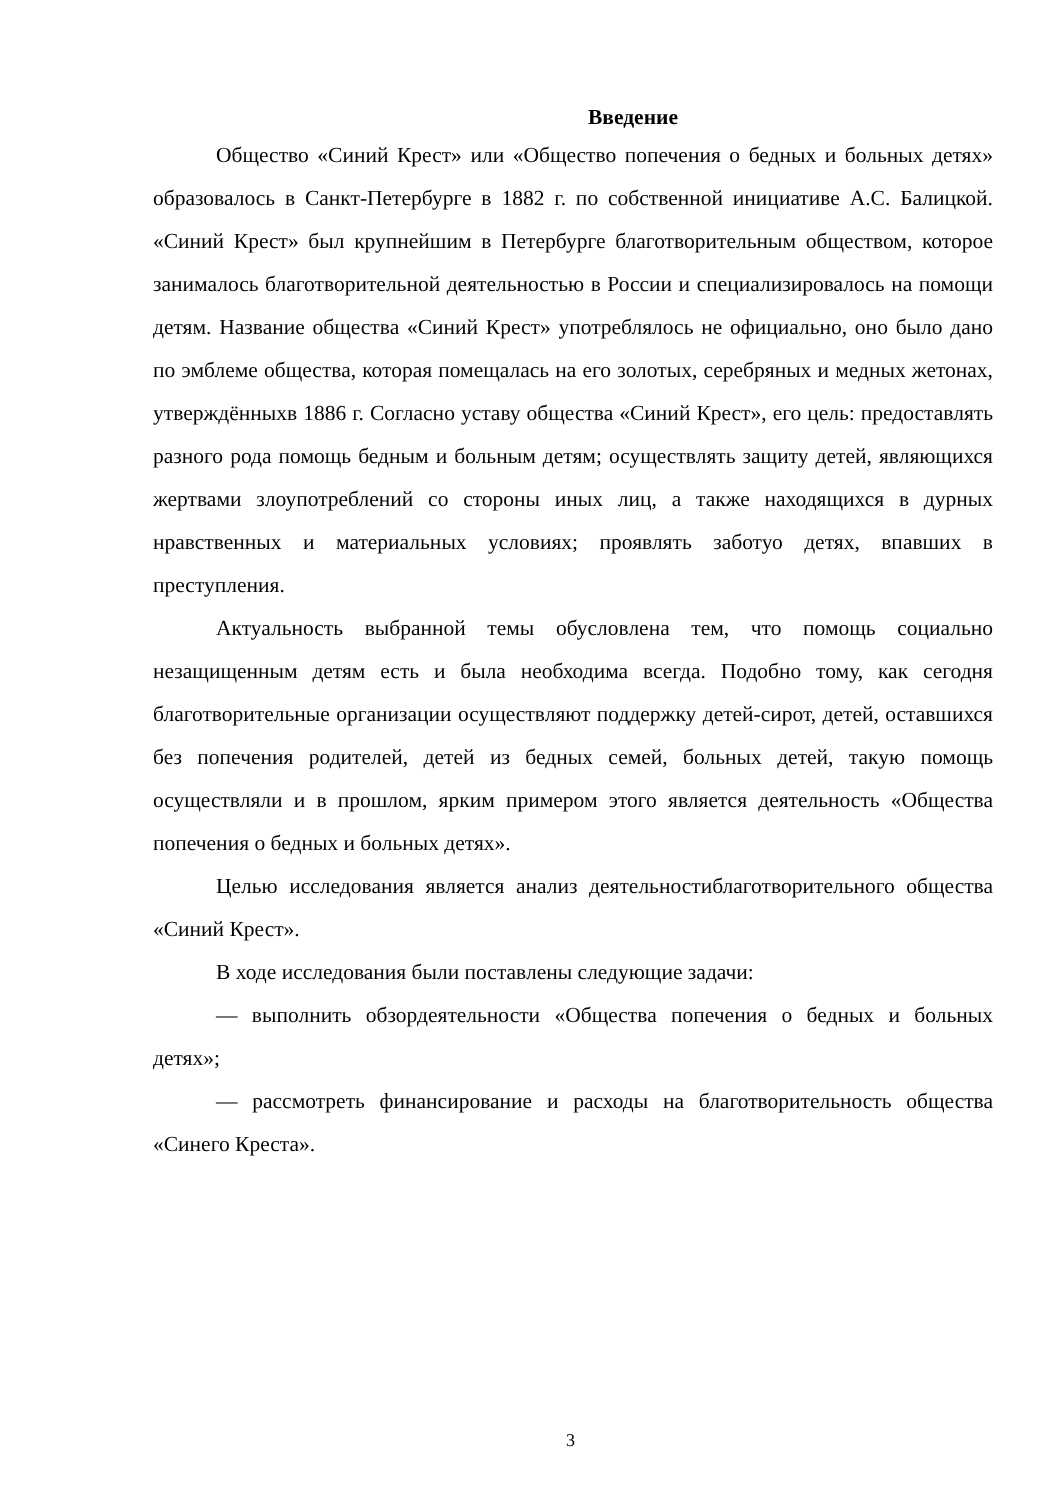Введение
Общество «Синий Крест» или «Общество попечения о бедных и больных детях» образовалось в Санкт-Петербурге в 1882 г. по собственной инициативе А.С. Балицкой. «Синий Крест» был крупнейшим в Петербурге благотворительным обществом, которое занималось благотворительной деятельностью в России и специализировалось на помощи детям. Название общества «Синий Крест» употреблялось не официально, оно было дано по эмблеме общества, которая помещалась на его золотых, серебряных и медных жетонах, утверждённыхв 1886 г. Согласно уставу общества «Синий Крест», его цель: предоставлять разного рода помощь бедным и больным детям; осуществлять защиту детей, являющихся жертвами злоупотреблений со стороны иных лиц, а также находящихся в дурных нравственных и материальных условиях; проявлять заботуо детях, впавших в преступления.
Актуальность выбранной темы обусловлена тем, что помощь социально незащищенным детям есть и была необходима всегда. Подобно тому, как сегодня благотворительные организации осуществляют поддержку детей-сирот, детей, оставшихся без попечения родителей, детей из бедных семей, больных детей, такую помощь осуществляли и в прошлом, ярким примером этого является деятельность «Общества попечения о бедных и больных детях».
Целью исследования является анализ деятельностиблаготворительного общества «Синий Крест».
В ходе исследования были поставлены следующие задачи:
— выполнить обзордеятельности «Общества попечения о бедных и больных детях»;
— рассмотреть финансирование и расходы на благотворительность общества «Синего Креста».
3